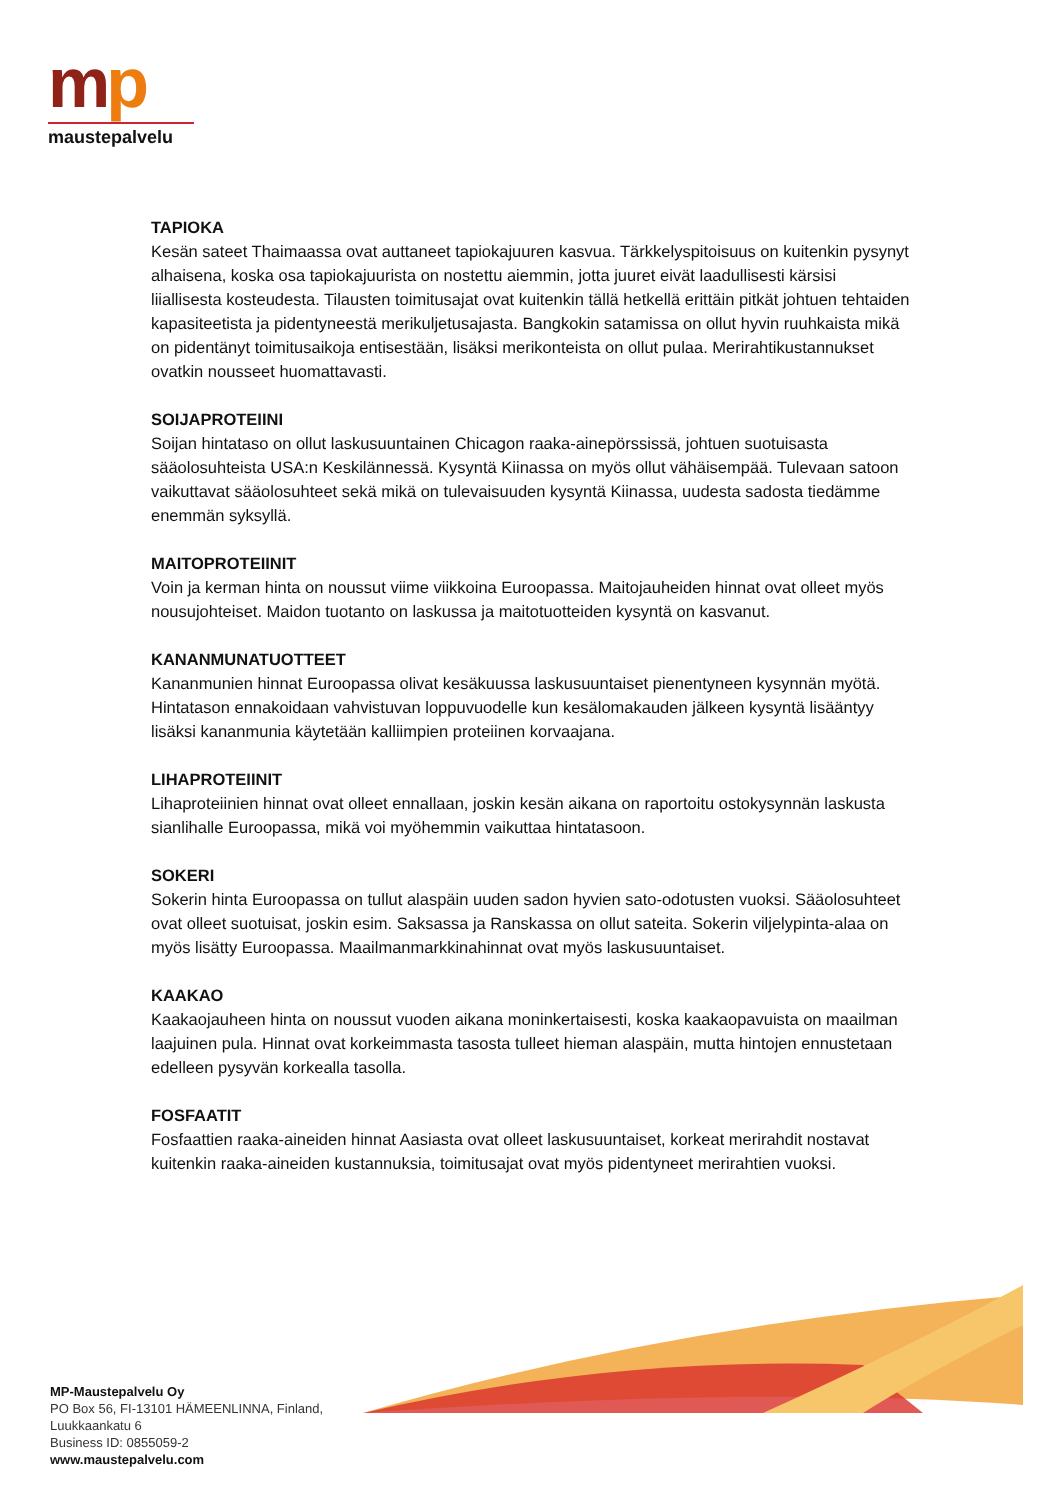mp
maustepalvelu
TAPIOKA
Kesän sateet Thaimaassa ovat auttaneet tapiokajuuren kasvua. Tärkkelyspitoisuus on kuitenkin pysynyt alhaisena, koska osa tapiokajuurista on nostettu aiemmin, jotta juuret eivät laadullisesti kärsisi liiallisesta kosteudesta. Tilausten toimitusajat ovat kuitenkin tällä hetkellä erittäin pitkät johtuen tehtaiden kapasiteetista ja pidentyneestä merikuljetusajasta. Bangkokin satamissa on ollut hyvin ruuhkaista mikä on pidentänyt toimitusaikoja entisestään, lisäksi merikonteista on ollut pulaa. Merirahtikustannukset ovatkin nousseet huomattavasti.
SOIJAPROTEIINI
Soijan hintataso on ollut laskusuuntainen Chicagon raaka-ainepörssissä, johtuen suotuisasta sääolosuhteista USA:n Keskilännessä. Kysyntä Kiinassa on myös ollut vähäisempää. Tulevaan satoon vaikuttavat sääolosuhteet sekä mikä on tulevaisuuden kysyntä Kiinassa, uudesta sadosta tiedämme enemmän syksyllä.
MAITOPROTEIINIT
Voin ja kerman hinta on noussut viime viikkoina Euroopassa. Maitojauheiden hinnat ovat olleet myös nousujohteiset. Maidon tuotanto on laskussa ja maitotuotteiden kysyntä on kasvanut.
KANANMUNATUOTTEET
Kananmunien hinnat Euroopassa olivat kesäkuussa laskusuuntaiset pienentyneen kysynnän myötä. Hintatason ennakoidaan vahvistuvan loppuvuodelle kun kesälomakauden jälkeen kysyntä lisääntyy lisäksi kananmunia käytetään kalliimpien proteiinen korvaajana.
LIHAPROTEIINIT
Lihaproteiinien hinnat ovat olleet ennallaan, joskin kesän aikana on raportoitu ostokysynnän laskusta sianlihalle Euroopassa, mikä voi myöhemmin vaikuttaa hintatasoon.
SOKERI
Sokerin hinta Euroopassa on tullut alaspäin uuden sadon hyvien sato-odotusten vuoksi. Sääolosuhteet ovat olleet suotuisat, joskin esim. Saksassa ja Ranskassa on ollut sateita. Sokerin viljelypinta-alaa on myös lisätty Euroopassa. Maailmanmarkkinahinnat ovat myös laskusuuntaiset.
KAAKAO
Kaakaojauheen hinta on noussut vuoden aikana moninkertaisesti, koska kaakaopavuista on maailman laajuinen pula. Hinnat ovat korkeimmasta tasosta tulleet hieman alaspäin, mutta hintojen ennustetaan edelleen pysyvän korkealla tasolla.
FOSFAATIT
Fosfaattien raaka-aineiden hinnat Aasiasta ovat olleet laskusuuntaiset, korkeat merirahdit nostavat kuitenkin raaka-aineiden kustannuksia, toimitusajat ovat myös pidentyneet merirahtien vuoksi.
MP-Maustepalvelu Oy
PO Box 56, FI-13101 HÄMEENLINNA, Finland,
Luukkaankatu 6
Business ID: 0855059-2
www.maustepalvelu.com